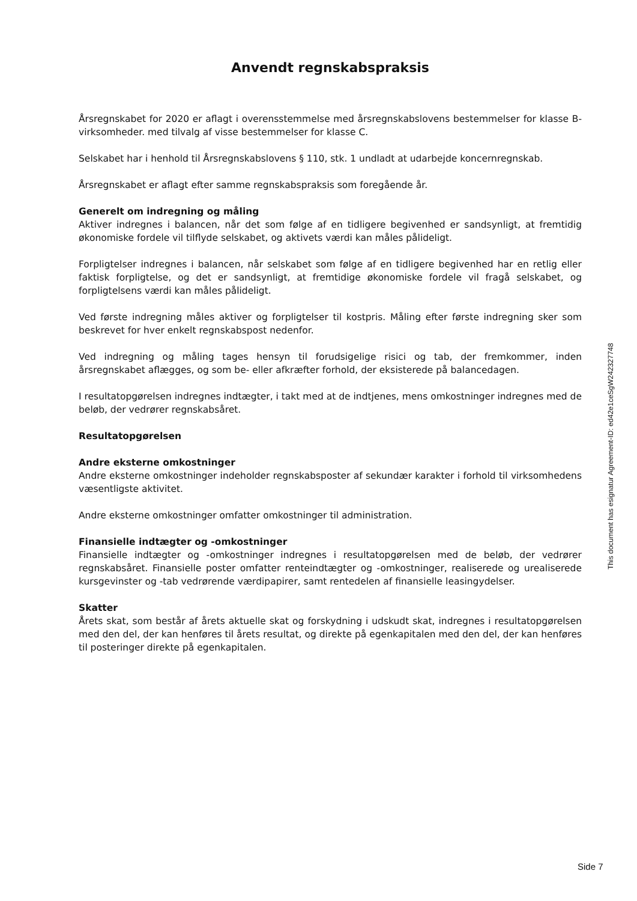Anvendt regnskabspraksis
Årsregnskabet for 2020 er aflagt i overensstemmelse med årsregnskabslovens bestemmelser for klasse B-virksomheder. med tilvalg af visse bestemmelser for klasse C.
Selskabet har i henhold til Årsregnskabslovens § 110, stk. 1 undladt at udarbejde koncernregnskab.
Årsregnskabet er aflagt efter samme regnskabspraksis som foregående år.
Generelt om indregning og måling
Aktiver indregnes i balancen, når det som følge af en tidligere begivenhed er sandsynligt, at fremtidig økonomiske fordele vil tilflyde selskabet, og aktivets værdi kan måles pålideligt.
Forpligtelser indregnes i balancen, når selskabet som følge af en tidligere begivenhed har en retlig eller faktisk forpligtelse, og det er sandsynligt, at fremtidige økonomiske fordele vil fragå selskabet, og forpligtelsens værdi kan måles pålideligt.
Ved første indregning måles aktiver og forpligtelser til kostpris. Måling efter første indregning sker som beskrevet for hver enkelt regnskabspost nedenfor.
Ved indregning og måling tages hensyn til forudsigelige risici og tab, der fremkommer, inden årsregnskabet aflægges, og som be- eller afkræfter forhold, der eksisterede på balancedagen.
I resultatopgørelsen indregnes indtægter, i takt med at de indtjenes, mens omkostninger indregnes med de beløb, der vedrører regnskabsåret.
Resultatopgørelsen
Andre eksterne omkostninger
Andre eksterne omkostninger indeholder regnskabsposter af sekundær karakter i forhold til virksomhedens væsentligste aktivitet.
Andre eksterne omkostninger omfatter omkostninger til administration.
Finansielle indtægter og -omkostninger
Finansielle indtægter og -omkostninger indregnes i resultatopgørelsen med de beløb, der vedrører regnskabsåret. Finansielle poster omfatter renteindtægter og -omkostninger, realiserede og urealiserede kursgevinster og -tab vedrørende værdipapirer, samt rentedelen af finansielle leasingydelser.
Skatter
Årets skat, som består af årets aktuelle skat og forskydning i udskudt skat, indregnes i resultatopgørelsen med den del, der kan henføres til årets resultat, og direkte på egenkapitalen med den del, der kan henføres til posteringer direkte på egenkapitalen.
This document has esignatur Agreement-ID: ed42e1ceSgW242327748
Side 7